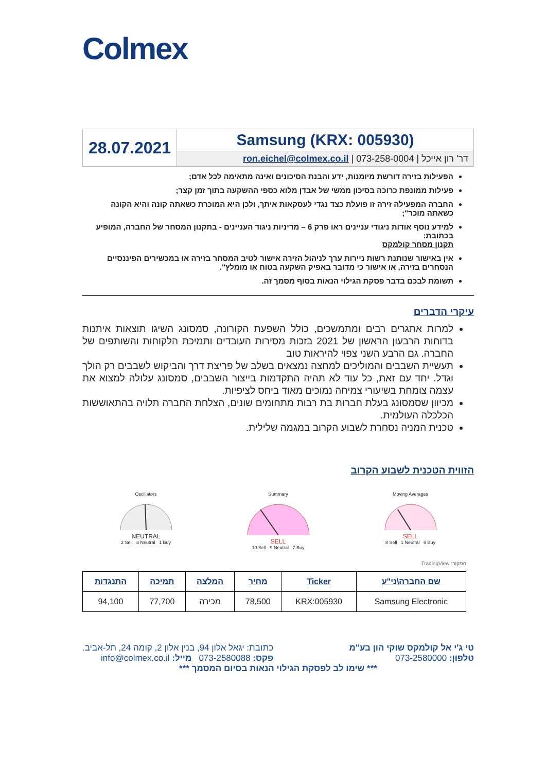Colmex
| 28.07.2021 | Samsung (KRX: 005930) |
| | דר' רון אייכל / 073-258-0004 / ron.eichel@colmex.co.il |
הפעילות בזירה דורשת מיומנות, ידע והבנת הסיכונים ואינה מתאימה לכל אדם;
פעילות ממונפת כרוכה בסיכון ממשי של אבדן מלוא כספי ההשקעה בתוך זמן קצר;
החברה המפעילה זירה זו פועלת כצד נגדי לעסקאות איתך, ולכן היא המוכרת כשאתה קונה והיא הקונה כשאתה מוכר";
למידע נוסף אודות ניגודי עניינים ראו פרק 6 – מדיניות ניגוד העניינים - בתקנון המסחר של החברה, המופיע בכתובת:
תקנון מסחר קולמקס
אין באישור שנותנת רשות ניירות ערך לניהול הזירה אישור לטיב המסחר בזירה או במכשירים הפיננסיים הנסחרים בזירה, או אישור כי מדובר באפיק השקעה בטוח או מומלץ".
תשומת לבכם בדבר פסקת הגילוי הנאות בסוף מסמך זה.
עיקרי הדברים
למרות אתגרים רבים ומתמשכים, כולל השפעת הקורונה, סמסונג השיגו תוצאות איתנות בדוחות הרבעון הראשון של 2021 בזכות מסירות העובדים ותמיכת הלקוחות והשותפים של החברה. גם הרבע השני צפוי להיראות טוב
תעשיית השבבים והמוליכים למחצה נמצאים בשלב של פריצת דרך והביקוש לשבבים רק הולך וגדל. יחד עם זאת, כל עוד לא תהיה התקדמות בייצור השבבים, סמסונג עלולה למצוא את עצמה צומחת בשיעורי צמיחה נמוכים מאוד ביחס לציפיות.
מכיוון שסמסונג בעלת חברות בת רבות מתחומים שונים, הצלחת החברה תלויה בהתאוששות הכלכלה העולמית.
טכנית המניה נסחרת לשבוע הקרוב במגמה שלילית.
הזווית הטכנית לשבוע הקרוב
Oscillators
NEUTRAL
2 Sell 8 Neutral 1 Buy
Summary
SELL
10 Sell 9 Neutral 7 Buy
Moving Averages
SELL
8 Sell 1 Neutral 6 Buy
המקור: TradingView
| שם החברה\ני"ע | Ticker | מחיר | המלצה | תמיכה | התנגדות |
| --- | --- | --- | --- | --- | --- |
| Samsung Electronic | KRX:005930 | 78,500 | מכירה | 77,700 | 94,100 |
טי ג'י אל קולמקס שוקי הון בע"מ
טלפון: 073-2580000
כתובת: יגאל אלון 94, בנין אלון 2, קומה 24, תל-אביב.
פקס: 073-2580088 מייל: info@colmex.co.il
*** שימו לב לפסקת הגילוי הנאות בסיום המסמך ***